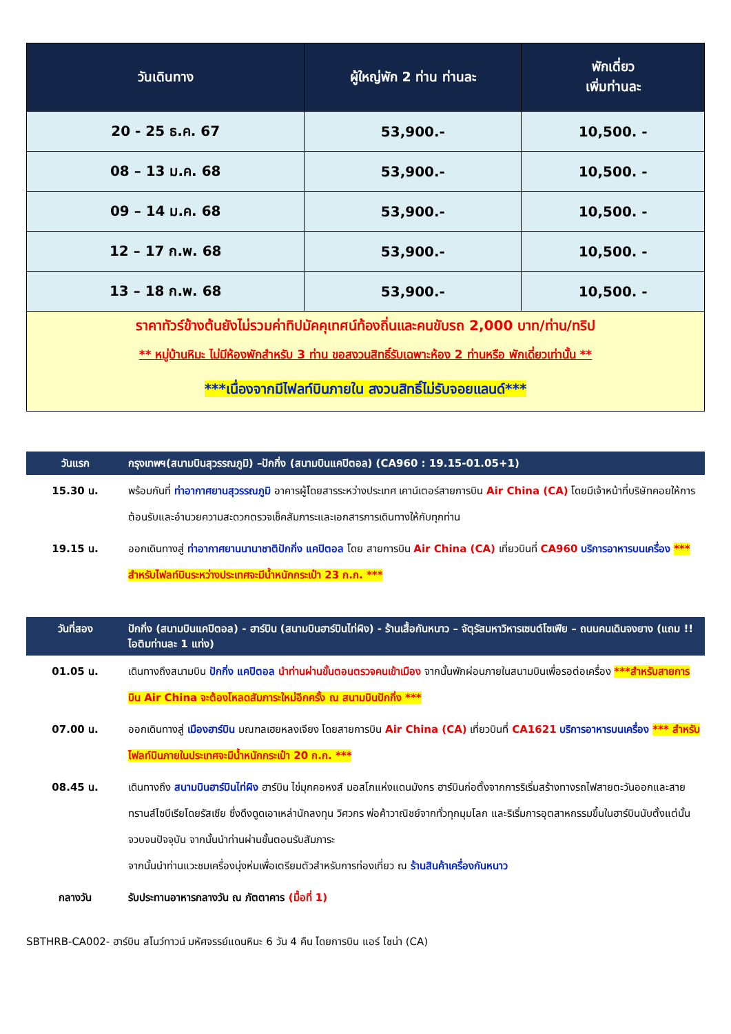| วันเดินทาง | ผู้ใหญ่พัก 2 ท่าน ท่านละ | พักเดี่ยว เพิ่มท่านละ |
| --- | --- | --- |
| 20 - 25 ธ.ค. 67 | 53,900.- | 10,500. - |
| 08 – 13 ม.ค. 68 | 53,900.- | 10,500. - |
| 09 – 14 ม.ค. 68 | 53,900.- | 10,500. - |
| 12 – 17 ก.พ. 68 | 53,900.- | 10,500. - |
| 13 – 18 ก.พ. 68 | 53,900.- | 10,500. - |
| ราคาทัวร์ข้างต้นยังไม่รวมค่าทิปมัคคุเทศน์ท้องถิ่นและคนขับรถ 2,000 บาท/ท่าน/ทริป ** หมู่บ้านหิมะ ไม่มีห้องพักสำหรับ 3 ท่าน ขอสงวนสิทธิ์รับเฉพาะห้อง 2 ท่านหรือ พักเดี่ยวเท่านั้น ** ***เนื่องจากมีไฟลท์บินภายใน สงวนสิทธิ์ไม่รับจอยแลนด์*** | | |
| วันแรก | กรุงเทพฯ(สนามบินสุวรรณภูมิ) –ปักกิ่ง (สนามบินแคปิตอล) (CA960 : 19.15-01.05+1) |
| 15.30 น. | พร้อมกันที่ ท่าอากาศยานสุวรรณภูมิ อาคารผู้โดยสารระหว่างประเทศ เคาน์เตอร์สายการบิน Air China (CA) โดยมีเจ้าหน้าที่บริษัทคอยให้การต้อนรับและอำนวยความสะดวกตรวจเช็คสัมภาระและเอกสารการเดินทางให้กับทุกท่าน |
| 19.15 น. | ออกเดินทางสู่ ท่าอากาศยานนานาชาติปักกิ่ง แคปิตอล โดย สายการบิน Air China (CA) เที่ยวบินที่ CA960 บริการอาหารบนเครื่อง *** สำหรับไฟลท์บินระหว่างประเทศจะมีน้ำหนักกระเป๋า 23 ก.ก. *** |
| วันที่สอง | ปักกิ่ง (สนามบินแคปิตอล) - ฮาร์บิน (สนามบินฮาร์บินไท่ผิง) - ร้านเสื้อกันหนาว – จัตุรัสมหาวิหารเซนต์โซเฟีย – ถนนคนเดินจงยาง (แถม !! ไอติมท่านละ 1 แท่ง) |
| 01.05 น. | เดินทางถึงสนามบิน ปักกิ่ง แคปิตอล นำท่านผ่านขั้นตอนตรวจคนเข้าเมือง จากนั้นพักผ่อนภายในสนามบินเพื่อรอต่อเครื่อง ***สำหรับสายการบิน Air China จะต้องโหลดสัมภาระใหม่อีกครั้ง ณ สนามบินปักกิ่ง *** |
| 07.00 น. | ออกเดินทางสู่ เมืองฮาร์บิน มณฑลเฮยหลงเจียง โดยสายการบิน Air China (CA) เที่ยวบินที่ CA1621 บริการอาหารบนเครื่อง *** สำหรับไฟลท์บินภายในประเทศจะมีน้ำหนักกระเป๋า 20 ก.ก. *** |
| 08.45 น. | เดินทางถึง สนามบินฮาร์บินไท่ผิง ฮาร์บิน ไข่มุกคอหงส์ มอสโกแห่งแดนมังกร ฮาร์บินก่อตั้งจากการริเริ่มสร้างทางรถไฟสายตะวันออกและสายทรานส์ไซบีเรียโดยรัสเซีย ซึ่งดึงดูดเอาเหล่านักลงทุน วิศวกร พ่อค้าวาณิชย์จากทั่วทุกมุมโลก และริเริ่มการอุตสาหกรรมขึ้นในฮาร์บินนับตั้งแต่นั้นจวบจนปัจจุบัน จากนั้นนำท่านผ่านขั้นตอนรับสัมภาระ จากนั้นนำท่านแวะชมเครื่องนุ่งห่มเพื่อเตรียมตัวสำหรับการท่องเที่ยว ณ ร้านสินค้าเครื่องกันหนาว |
| กลางวัน | รับประทานอาหารกลางวัน ณ ภัตตาคาร (มื้อที่ 1) |
SBTHRB-CA002- ฮาร์บิน สโนว์ทาวน์ มหัศจรรย์แดนหิมะ 6 วัน 4 คืน โดยการบิน แอร์ ไชน่า (CA)